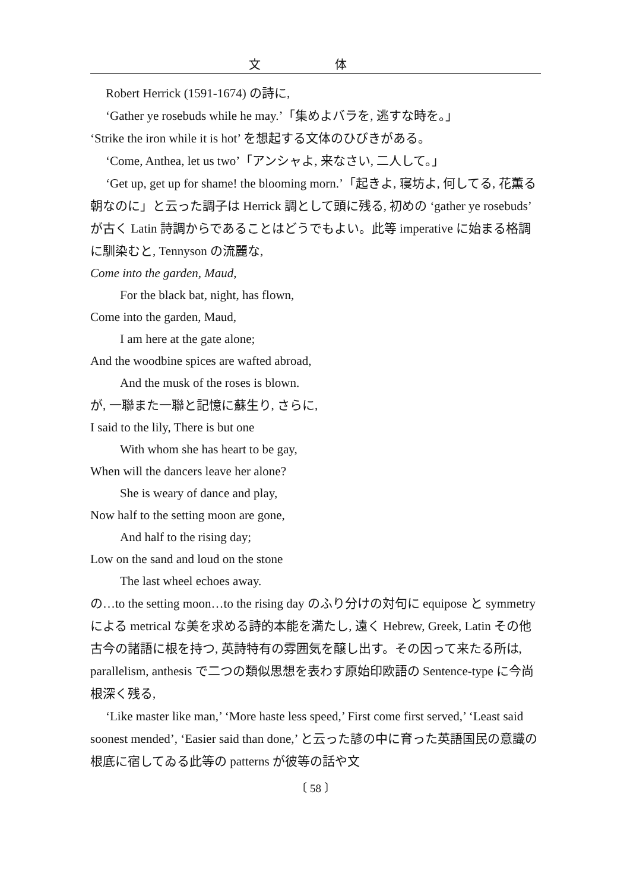文 体
Robert Herrick (1591-1674) の詩に,
‘Gather ye rosebuds while he may.’「集めよバラを, 逃すな時を。」
‘Strike the iron while it is hot’ を想起する文体のひびきがある。
‘Come, Anthea, let us two’「アンシャよ, 来なさい, 二人して。」
‘Get up, get up for shame! the blooming morn.’「起きよ, 寝坊よ, 何してる, 花薫る朝なのに」と云った調子は Herrick 調として頭に残る, 初めの ‘gather ye rosebuds’ が古く Latin 詩調からであることはどうでもよい。此等 imperative に始まる格調に馴染むと, Tennyson の流麗な,
Come into the garden, Maud,
For the black bat, night, has flown,
Come into the garden, Maud,
I am here at the gate alone;
And the woodbine spices are wafted abroad,
And the musk of the roses is blown.
が, 一聯また一聯と記憶に蘇生り, さらに,
I said to the lily, There is but one
With whom she has heart to be gay,
When will the dancers leave her alone?
She is weary of dance and play,
Now half to the setting moon are gone,
And half to the rising day;
Low on the sand and loud on the stone
The last wheel echoes away.
の…to the setting moon…to the rising day のふり分けの対句に equipose と symmetry による metrical な美を求める詩的本能を満たし, 遠く Hebrew, Greek, Latin その他古今の諸語に根を持つ, 英詩特有の雰囲気を醸し出す。その因って来たる所は, parallelism, anthesis で二つの類似思想を表わす原始印欧語の Sentence-type に今尚根深く残る,
‘Like master like man,’ ‘More haste less speed,’ First come first served,’ ‘Least said soonest mended’, ‘Easier said than done,’ と云った諺の中に育った英語国民の意識の根底に宿してゐる此等の patterns が彼等の話や文
〔 58 〕